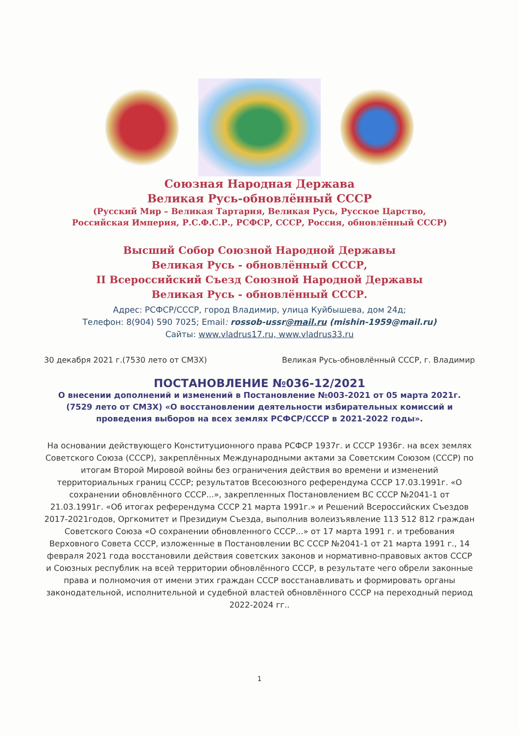Союзная Народная Держава
Великая Русь-обновлённый СССР
(Русский Мир – Великая Тартария, Великая Русь, Русское Царство,
Российская Империя, Р.С.Ф.С.Р., РСФСР, СССР, Россия, обновлённый СССР)
Высший Собор Союзной Народной Державы
Великая Русь - обновлённый СССР,
II Всероссийский Съезд Союзной Народной Державы
Великая Русь - обновлённый СССР.
Адрес: РСФСР/СССР, город Владимир, улица Куйбышева, дом 24д;
Телефон: 8(904) 590 7025; Email: rossob-ussr@mail.ru (mishin-1959@mail.ru)
Сайты: www.vladrus17.ru, www.vladrus33.ru
30 декабря 2021 г.(7530 лето от СМЗХ) Великая Русь-обновлённый СССР, г. Владимир
ПОСТАНОВЛЕНИЕ №036-12/2021
О внесении дополнений и изменений в Постановление №003-2021 от 05 марта 2021г. (7529 лето от СМЗХ) «О восстановлении деятельности избирательных комиссий и проведения выборов на всех землях РСФСР/СССР в 2021-2022 годы».
На основании действующего Конституционного права РСФСР 1937г. и СССР 1936г. на всех землях Советского Союза (СССР), закреплённых Международными актами за Советским Союзом (СССР) по итогам Второй Мировой войны без ограничения действия во времени и изменений территориальных границ СССР; результатов Всесоюзного референдума СССР 17.03.1991г. «О сохранении обновлённого СССР...», закрепленных Постановлением ВС СССР №2041-1 от 21.03.1991г. «Об итогах референдума СССР 21 марта 1991г.» и Решений Всероссийских Съездов 2017-2021годов, Оргкомитет и Президиум Съезда, выполнив волеизъявление 113 512 812 граждан Советского Союза «О сохранении обновленного СССР...» от 17 марта 1991 г. и требования Верховного Совета СССР, изложенные в Постановлении ВС СССР №2041-1 от 21 марта 1991 г., 14 февраля 2021 года восстановили действия советских законов и нормативно-правовых актов СССР и Союзных республик на всей территории обновлённого СССР, в результате чего обрели законные права и полномочия от имени этих граждан СССР восстанавливать и формировать органы законодательной, исполнительной и судебной властей обновлённого СССР на переходный период 2022-2024 гг..
1